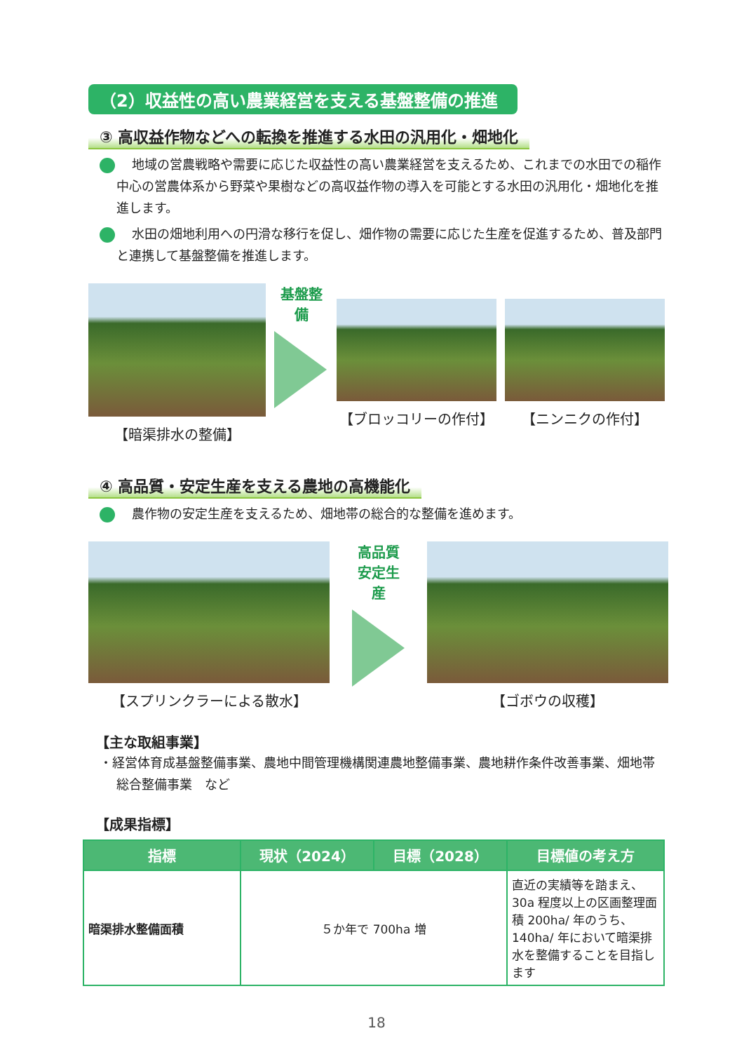（2）収益性の高い農業経営を支える基盤整備の推進
③ 高収益作物などへの転換を推進する水田の汎用化・畑地化
地域の営農戦略や需要に応じた収益性の高い農業経営を支えるため、これまでの水田での稲作中心の営農体系から野菜や果樹などの高収益作物の導入を可能とする水田の汎用化・畑地化を推進します。
水田の畑地利用への円滑な移行を促し、畑作物の需要に応じた生産を促進するため、普及部門と連携して基盤整備を推進します。
【暗渠排水の整備】
基盤整備
【ブロッコリーの作付】 【ニンニクの作付】
④ 高品質・安定生産を支える農地の高機能化
農作物の安定生産を支えるため、畑地帯の総合的な整備を進めます。
【スプリンクラーによる散水】
高品質
安定生産
【ゴボウの収穫】
【主な取組事業】
・経営体育成基盤整備事業、農地中間管理機構関連農地整備事業、農地耕作条件改善事業、畑地帯総合整備事業　など
【成果指標】
| 指標 | 現状（2024） | 目標（2028） | 目標値の考え方 |
| --- | --- | --- | --- |
| 暗渠排水整備面積 | ５か年で 700ha 増 | | 直近の実績等を踏まえ、30a 程度以上の区画整理面積 200ha/ 年のうち、140ha/ 年において暗渠排水を整備することを目指します |
18